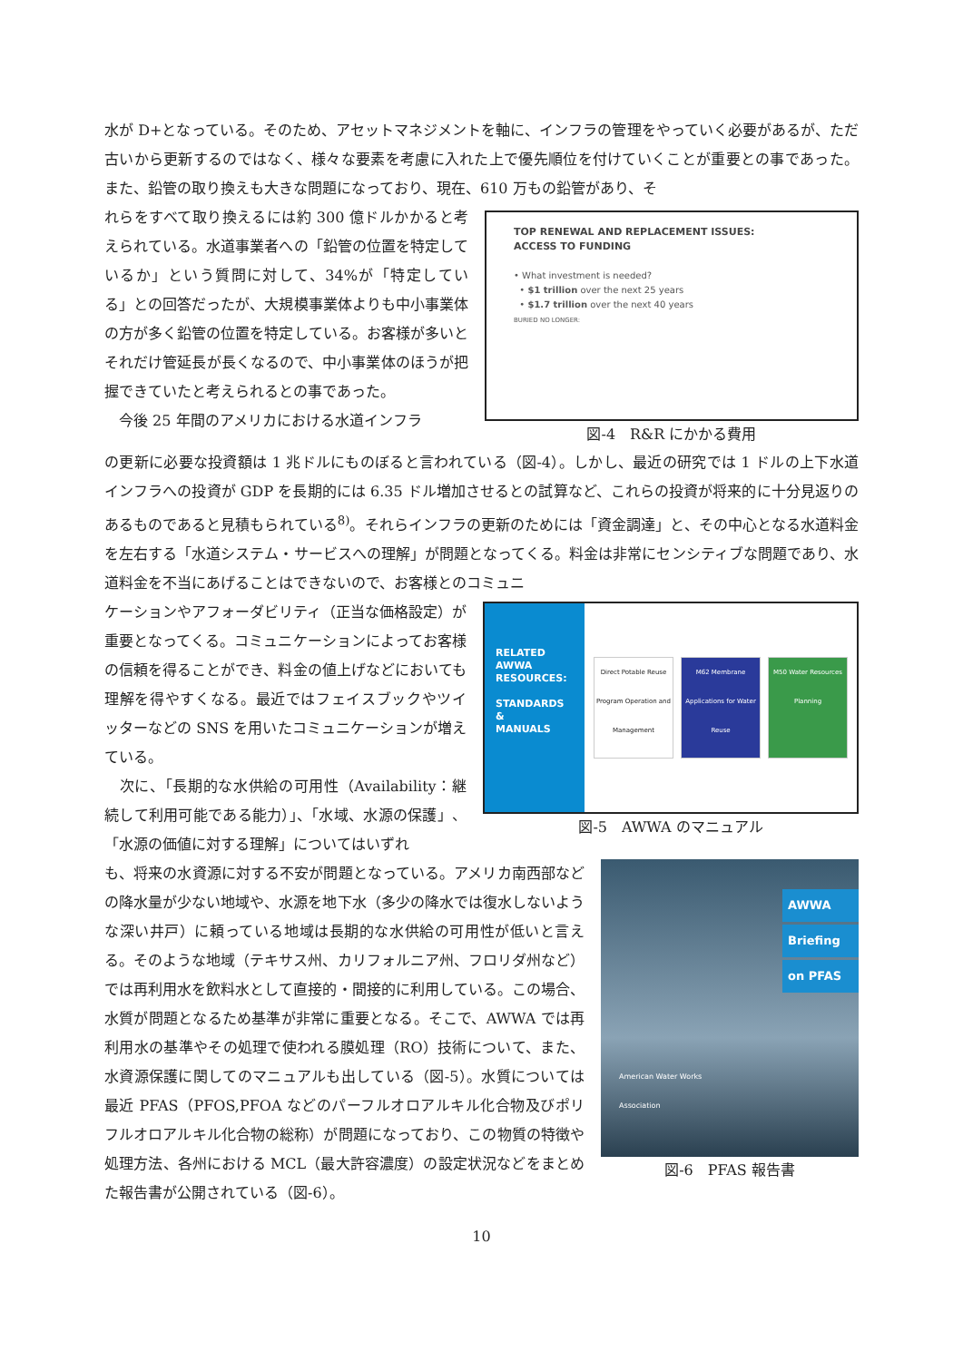水が D+となっている。そのため、アセットマネジメントを軸に、インフラの管理をやっていく必要があるが、ただ古いから更新するのではなく、様々な要素を考慮に入れた上で優先順位を付けていくことが重要との事であった。また、鉛管の取り換えも大きな問題になっており、現在、610 万もの鉛管があり、そ
れらをすべて取り換えるには約 300 億ドルかかると考えられている。水道事業者への「鉛管の位置を特定しているか」という質問に対して、34%が「特定している」との回答だったが、大規模事業体よりも中小事業体の方が多く鉛管の位置を特定している。お客様が多いとそれだけ管延長が長くなるので、中小事業体のほうが把握できていたと考えられるとの事であった。
　今後 25 年間のアメリカにおける水道インフラ
TOP RENEWAL AND REPLACEMENT ISSUES:
ACCESS TO FUNDING
• What investment is needed?
• $1 trillion over the next 25 years
• $1.7 trillion over the next 40 years
BURIED NO LONGER:
図-4　R&R にかかる費用
の更新に必要な投資額は 1 兆ドルにものぼると言われている（図-4）。しかし、最近の研究では 1 ドルの上下水道インフラへの投資が GDP を長期的には 6.35 ドル増加させるとの試算など、これらの投資が将来的に十分見返りのあるものであると見積もられている<sup>8)</sup>。それらインフラの更新のためには「資金調達」と、その中心となる水道料金を左右する「水道システム・サービスへの理解」が問題となってくる。料金は非常にセンシティブな問題であり、水道料金を不当にあげることはできないので、お客様とのコミュニ
ケーションやアフォーダビリティ（正当な価格設定）が重要となってくる。コミュニケーションによってお客様の信頼を得ることができ、料金の値上げなどにおいても理解を得やすくなる。最近ではフェイスブックやツイッターなどの SNS を用いたコミュニケーションが増えている。
　次に、「長期的な水供給の可用性（Availability：継続して利用可能である能力）」、「水域、水源の保護」、「水源の価値に対する理解」についてはいずれ
RELATED
AWWA
RESOURCES:
STANDARDS &
MANUALS
Direct Potable Reuse Program Operation and Management
M62 Membrane Applications for Water Reuse
M50 Water Resources Planning
図-5　AWWA のマニュアル
も、将来の水資源に対する不安が問題となっている。アメリカ南西部などの降水量が少ない地域や、水源を地下水（多少の降水では復水しないような深い井戸）に頼っている地域は長期的な水供給の可用性が低いと言える。そのような地域（テキサス州、カリフォルニア州、フロリダ州など）では再利用水を飲料水として直接的・間接的に利用している。この場合、水質が問題となるため基準が非常に重要となる。そこで、AWWA では再利用水の基準やその処理で使われる膜処理（RO）技術について、また、水資源保護に関してのマニュアルも出している（図-5）。水質については最近 PFAS（PFOS,PFOA などのパーフルオロアルキル化合物及びポリフルオロアルキル化合物の総称）が問題になっており、この物質の特徴や処理方法、各州における MCL（最大許容濃度）の設定状況などをまとめた報告書が公開されている（図-6）。
AWWA
Briefing
on PFAS
American Water Works
Association
図-6　PFAS 報告書
10